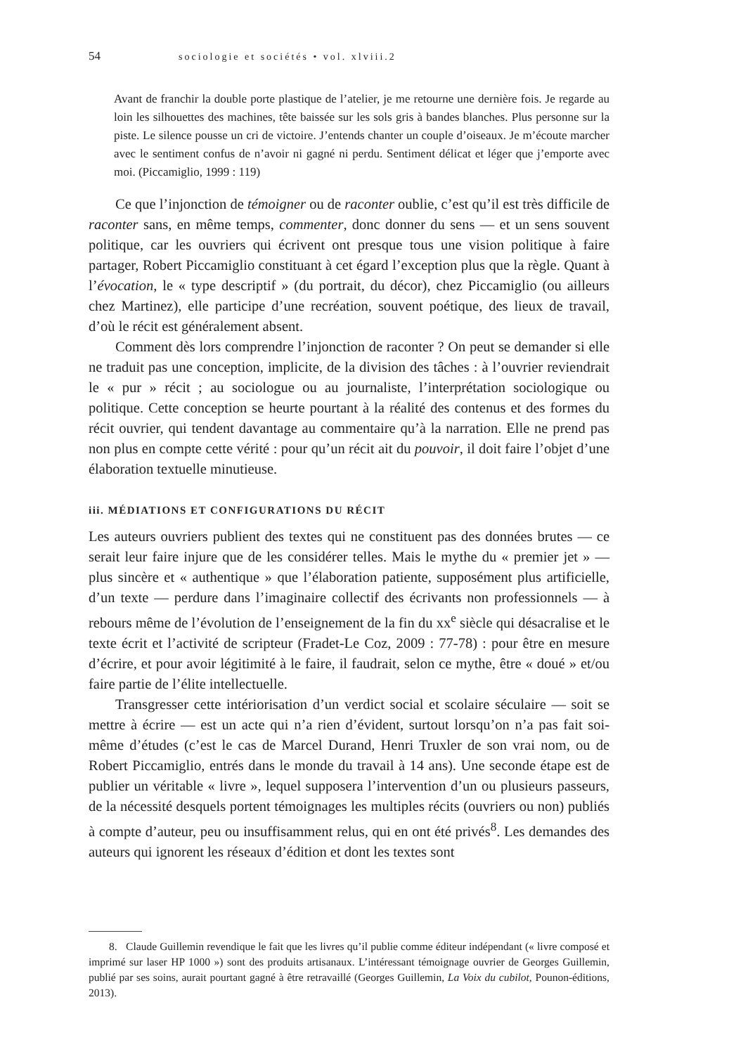54 sociologie et sociétés • vol. xlviii.2
Avant de franchir la double porte plastique de l’atelier, je me retourne une dernière fois. Je regarde au loin les silhouettes des machines, tête baissée sur les sols gris à bandes blanches. Plus personne sur la piste. Le silence pousse un cri de victoire. J’entends chanter un couple d’oiseaux. Je m’écoute marcher avec le sentiment confus de n’avoir ni gagné ni perdu. Sentiment délicat et léger que j’emporte avec moi. (Piccamiglio, 1999 : 119)
Ce que l’injonction de témoigner ou de raconter oublie, c’est qu’il est très difficile de raconter sans, en même temps, commenter, donc donner du sens — et un sens souvent politique, car les ouvriers qui écrivent ont presque tous une vision politique à faire partager, Robert Piccamiglio constituant à cet égard l’exception plus que la règle. Quant à l’évocation, le « type descriptif » (du portrait, du décor), chez Piccamiglio (ou ailleurs chez Martinez), elle participe d’une recréation, souvent poétique, des lieux de travail, d’où le récit est généralement absent.
Comment dès lors comprendre l’injonction de raconter ? On peut se demander si elle ne traduit pas une conception, implicite, de la division des tâches : à l’ouvrier reviendrait le « pur » récit ; au sociologue ou au journaliste, l’interprétation sociologique ou politique. Cette conception se heurte pourtant à la réalité des contenus et des formes du récit ouvrier, qui tendent davantage au commentaire qu’à la narration. Elle ne prend pas non plus en compte cette vérité : pour qu’un récit ait du pouvoir, il doit faire l’objet d’une élaboration textuelle minutieuse.
iii. MÉDIATIONS ET CONFIGURATIONS DU RÉCIT
Les auteurs ouvriers publient des textes qui ne constituent pas des données brutes — ce serait leur faire injure que de les considérer telles. Mais le mythe du « premier jet » — plus sincère et « authentique » que l’élaboration patiente, supposément plus artificielle, d’un texte — perdure dans l’imaginaire collectif des écrivants non professionnels — à rebours même de l’évolution de l’enseignement de la fin du xx<sup>e</sup> siècle qui désacralise et le texte écrit et l’activité de scripteur (Fradet-Le Coz, 2009 : 77-78) : pour être en mesure d’écrire, et pour avoir légitimité à le faire, il faudrait, selon ce mythe, être « doué » et/ou faire partie de l’élite intellectuelle.
Transgresser cette intériorisation d’un verdict social et scolaire séculaire — soit se mettre à écrire — est un acte qui n’a rien d’évident, surtout lorsqu’on n’a pas fait soi-même d’études (c’est le cas de Marcel Durand, Henri Truxler de son vrai nom, ou de Robert Piccamiglio, entrés dans le monde du travail à 14 ans). Une seconde étape est de publier un véritable « livre », lequel supposera l’intervention d’un ou plusieurs passeurs, de la nécessité desquels portent témoignages les multiples récits (ouvriers ou non) publiés à compte d’auteur, peu ou insuffisamment relus, qui en ont été privés<sup>8</sup>. Les demandes des auteurs qui ignorent les réseaux d’édition et dont les textes sont
8. Claude Guillemin revendique le fait que les livres qu’il publie comme éditeur indépendant (« livre composé et imprimé sur laser HP 1000 ») sont des produits artisanaux. L’intéressant témoignage ouvrier de Georges Guillemin, publié par ses soins, aurait pourtant gagné à être retravaillé (Georges Guillemin, La Voix du cubilot, Pounon-éditions, 2013).